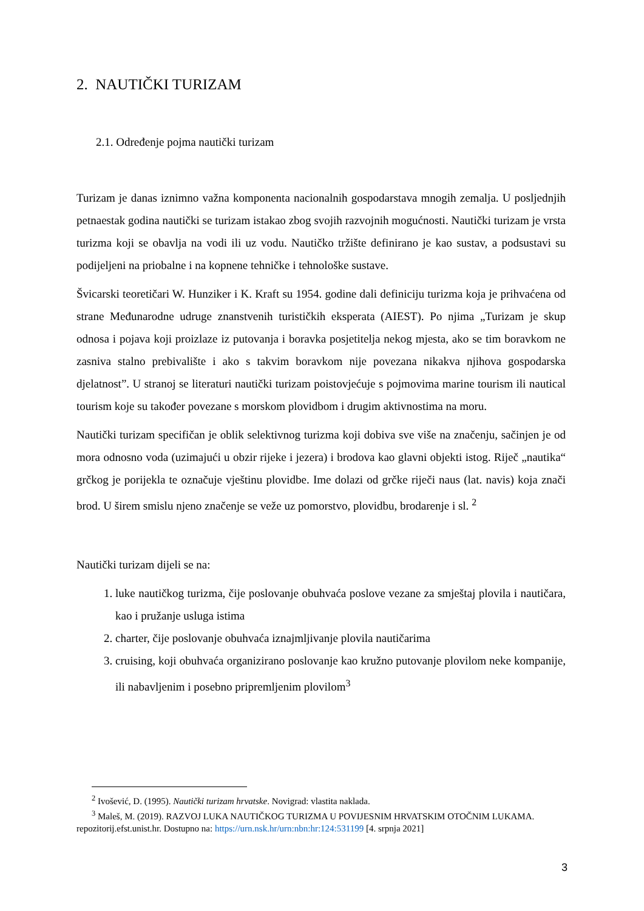2. NAUTIČKI TURIZAM
2.1. Određenje pojma nautički turizam
Turizam je danas iznimno važna komponenta nacionalnih gospodarstava mnogih zemalja. U posljednjih petnaestak godina nautički se turizam istakao zbog svojih razvojnih mogućnosti. Nautički turizam je vrsta turizma koji se obavlja na vodi ili uz vodu. Nautičko tržište definirano je kao sustav, a podsustavi su podijeljeni na priobalne i na kopnene tehničke i tehnološke sustave.
Švicarski teoretičari W. Hunziker i K. Kraft su 1954. godine dali definiciju turizma koja je prihvaćena od strane Međunarodne udruge znanstvenih turističkih eksperata (AIEST). Po njima „Turizam je skup odnosa i pojava koji proizlaze iz putovanja i boravka posjetitelja nekog mjesta, ako se tim boravkom ne zasniva stalno prebivalište i ako s takvim boravkom nije povezana nikakva njihova gospodarska djelatnost”. U stranoj se literaturi nautički turizam poistovjećuje s pojmovima marine tourism ili nautical tourism koje su također povezane s morskom plovidbom i drugim aktivnostima na moru.
Nautički turizam specifičan je oblik selektivnog turizma koji dobiva sve više na značenju, sačinjen je od mora odnosno voda (uzimajući u obzir rijeke i jezera) i brodova kao glavni objekti istog. Riječ „nautika“ grčkog je porijekla te označuje vještinu plovidbe. Ime dolazi od grčke riječi naus (lat. navis) koja znači brod. U širem smislu njeno značenje se veže uz pomorstvo, plovidbu, brodarenje i sl. <sup>2</sup>
Nautički turizam dijeli se na:
1. luke nautičkog turizma, čije poslovanje obuhvaća poslove vezane za smještaj plovila i nautičara, kao i pružanje usluga istima
2. charter, čije poslovanje obuhvaća iznajmljivanje plovila nautičarima
3. cruising, koji obuhvaća organizirano poslovanje kao kružno putovanje plovilom neke kompanije, ili nabavljenim i posebno pripremljenim plovilom<sup>3</sup>
<sup>2</sup> Ivošević, D. (1995). Nautički turizam hrvatske. Novigrad: vlastita naklada.
<sup>3</sup> Maleš, M. (2019). RAZVOJ LUKA NAUTIČKOG TURIZMA U POVIJESNIM HRVATSKIM OTOČNIM LUKAMA. repozitorij.efst.unist.hr. Dostupno na: https://urn.nsk.hr/urn:nbn:hr:124:531199 [4. srpnja 2021]
3